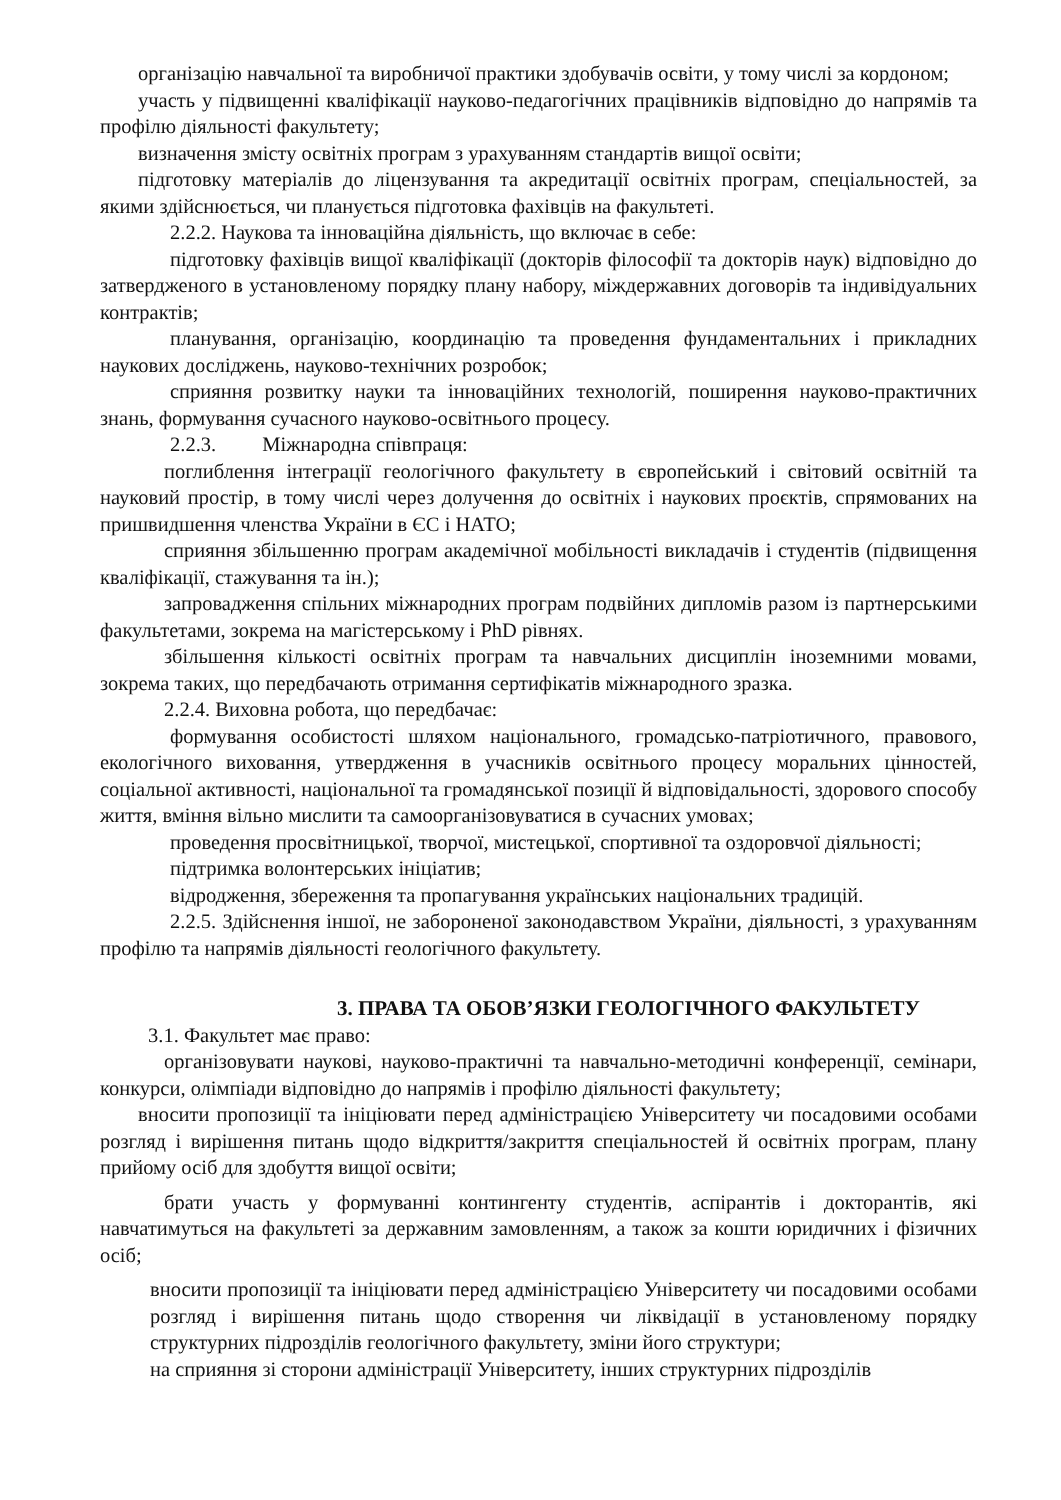організацію навчальної та виробничої практики здобувачів освіти, у тому числі за кордоном;
участь у підвищенні кваліфікації науково-педагогічних працівників відповідно до напрямів та профілю діяльності факультету;
визначення змісту освітніх програм з урахуванням стандартів вищої освіти;
підготовку матеріалів до ліцензування та акредитації освітніх програм, спеціальностей, за якими здійснюється, чи планується підготовка фахівців на факультеті.
2.2.2. Наукова та інноваційна діяльність, що включає в себе:
підготовку фахівців вищої кваліфікації (докторів філософії та докторів наук) відповідно до затвердженого в установленому порядку плану набору, міждержавних договорів та індивідуальних контрактів;
планування, організацію, координацію та проведення фундаментальних і прикладних наукових досліджень, науково-технічних розробок;
сприяння розвитку науки та інноваційних технологій, поширення науково-практичних знань, формування сучасного науково-освітнього процесу.
2.2.3. Міжнародна співпраця:
поглиблення інтеграції геологічного факультету в європейський і світовий освітній та науковий простір, в тому числі через долучення до освітніх і наукових проєктів, спрямованих на пришвидшення членства України в ЄС і НАТО;
сприяння збільшенню програм академічної мобільності викладачів і студентів (підвищення кваліфікації, стажування та ін.);
запровадження спільних міжнародних програм подвійних дипломів разом із партнерськими факультетами, зокрема на магістерському і PhD рівнях.
збільшення кількості освітніх програм та навчальних дисциплін іноземними мовами, зокрема таких, що передбачають отримання сертифікатів міжнародного зразка.
2.2.4. Виховна робота, що передбачає:
формування особистості шляхом національного, громадсько-патріотичного, правового, екологічного виховання, утвердження в учасників освітнього процесу моральних цінностей, соціальної активності, національної та громадянської позиції й відповідальності, здорового способу життя, вміння вільно мислити та самоорганізовуватися в сучасних умовах;
проведення просвітницької, творчої, мистецької, спортивної та оздоровчої діяльності;
підтримка волонтерських ініціатив;
відродження, збереження та пропагування українських національних традицій.
2.2.5. Здійснення іншої, не забороненої законодавством України, діяльності, з урахуванням профілю та напрямів діяльності геологічного факультету.
3. ПРАВА ТА ОБОВ’ЯЗКИ ГЕОЛОГІЧНОГО ФАКУЛЬТЕТУ
3.1. Факультет має право:
організовувати наукові, науково-практичні та навчально-методичні конференції, семінари, конкурси, олімпіади відповідно до напрямів і профілю діяльності факультету;
вносити пропозиції та ініціювати перед адміністрацією Університету чи посадовими особами розгляд і вирішення питань щодо відкриття/закриття спеціальностей й освітніх програм, плану прийому осіб для здобуття вищої освіти;
брати участь у формуванні контингенту студентів, аспірантів і докторантів, які навчатимуться на факультеті за державним замовленням, а також за кошти юридичних і фізичних осіб;
вносити пропозиції та ініціювати перед адміністрацією Університету чи посадовими особами розгляд і вирішення питань щодо створення чи ліквідації в установленому порядку структурних підрозділів геологічного факультету, зміни його структури;
на сприяння зі сторони адміністрації Університету, інших структурних підрозділів